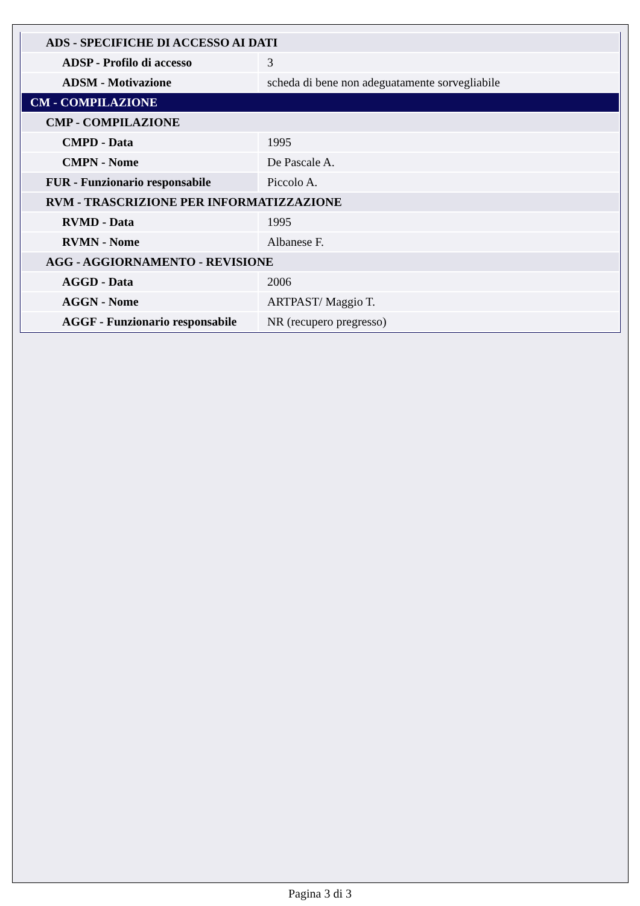| ADS - SPECIFICHE DI ACCESSO AI DATI | |
| ADSP - Profilo di accesso | 3 |
| ADSM - Motivazione | scheda di bene non adeguatamente sorvegliabile |
| CM - COMPILAZIONE | |
| CMP - COMPILAZIONE | |
| CMPD - Data | 1995 |
| CMPN - Nome | De Pascale A. |
| FUR - Funzionario responsabile | Piccolo A. |
| RVM - TRASCRIZIONE PER INFORMATIZZAZIONE | |
| RVMD - Data | 1995 |
| RVMN - Nome | Albanese F. |
| AGG - AGGIORNAMENTO - REVISIONE | |
| AGGD - Data | 2006 |
| AGGN - Nome | ARTPAST/ Maggio T. |
| AGGF - Funzionario responsabile | NR (recupero pregresso) |
Pagina 3 di 3